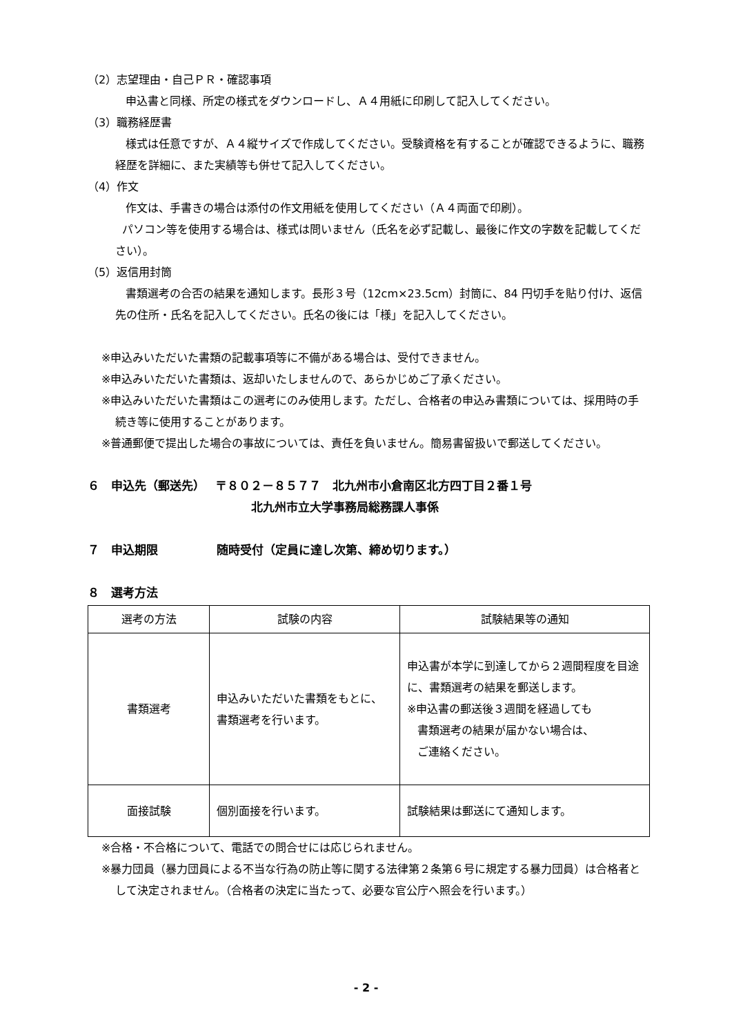（2）志望理由・自己ＰＲ・確認事項
申込書と同様、所定の様式をダウンロードし、Ａ４用紙に印刷して記入してください。
（3）職務経歴書
様式は任意ですが、Ａ４縦サイズで作成してください。受験資格を有することが確認できるように、職務経歴を詳細に、また実績等も併せて記入してください。
（4）作文
作文は、手書きの場合は添付の作文用紙を使用してください（Ａ４両面で印刷）。
パソコン等を使用する場合は、様式は問いません（氏名を必ず記載し、最後に作文の字数を記載してください）。
（5）返信用封筒
書類選考の合否の結果を通知します。長形３号（12cm×23.5cm）封筒に、84 円切手を貼り付け、返信先の住所・氏名を記入してください。氏名の後には「様」を記入してください。
※申込みいただいた書類の記載事項等に不備がある場合は、受付できません。
※申込みいただいた書類は、返却いたしませんので、あらかじめご了承ください。
※申込みいただいた書類はこの選考にのみ使用します。ただし、合格者の申込み書類については、採用時の手続き等に使用することがあります。
※普通郵便で提出した場合の事故については、責任を負いません。簡易書留扱いで郵送してください。
６　申込先（郵送先）　 〒８０２－８５７７　北九州市小倉南区北方四丁目２番１号
北九州市立大学事務局総務課人事係
７　申込期限　　　　　随時受付（定員に達し次第、締め切ります。）
８　選考方法
| 選考の方法 | 試験の内容 | 試験結果等の通知 |
| --- | --- | --- |
| 書類選考 | 申込みいただいた書類をもとに、書類選考を行います。 | 申込書が本学に到達してから２週間程度を目途に、書類選考の結果を郵送します。 ※申込書の郵送後３週間を経過しても 書類選考の結果が届かない場合は、 ご連絡ください。 |
| 面接試験 | 個別面接を行います。 | 試験結果は郵送にて通知します。 |
※合格・不合格について、電話での問合せには応じられません。
※暴力団員（暴力団員による不当な行為の防止等に関する法律第２条第６号に規定する暴力団員）は合格者として決定されません。（合格者の決定に当たって、必要な官公庁へ照会を行います。）
- 2 -